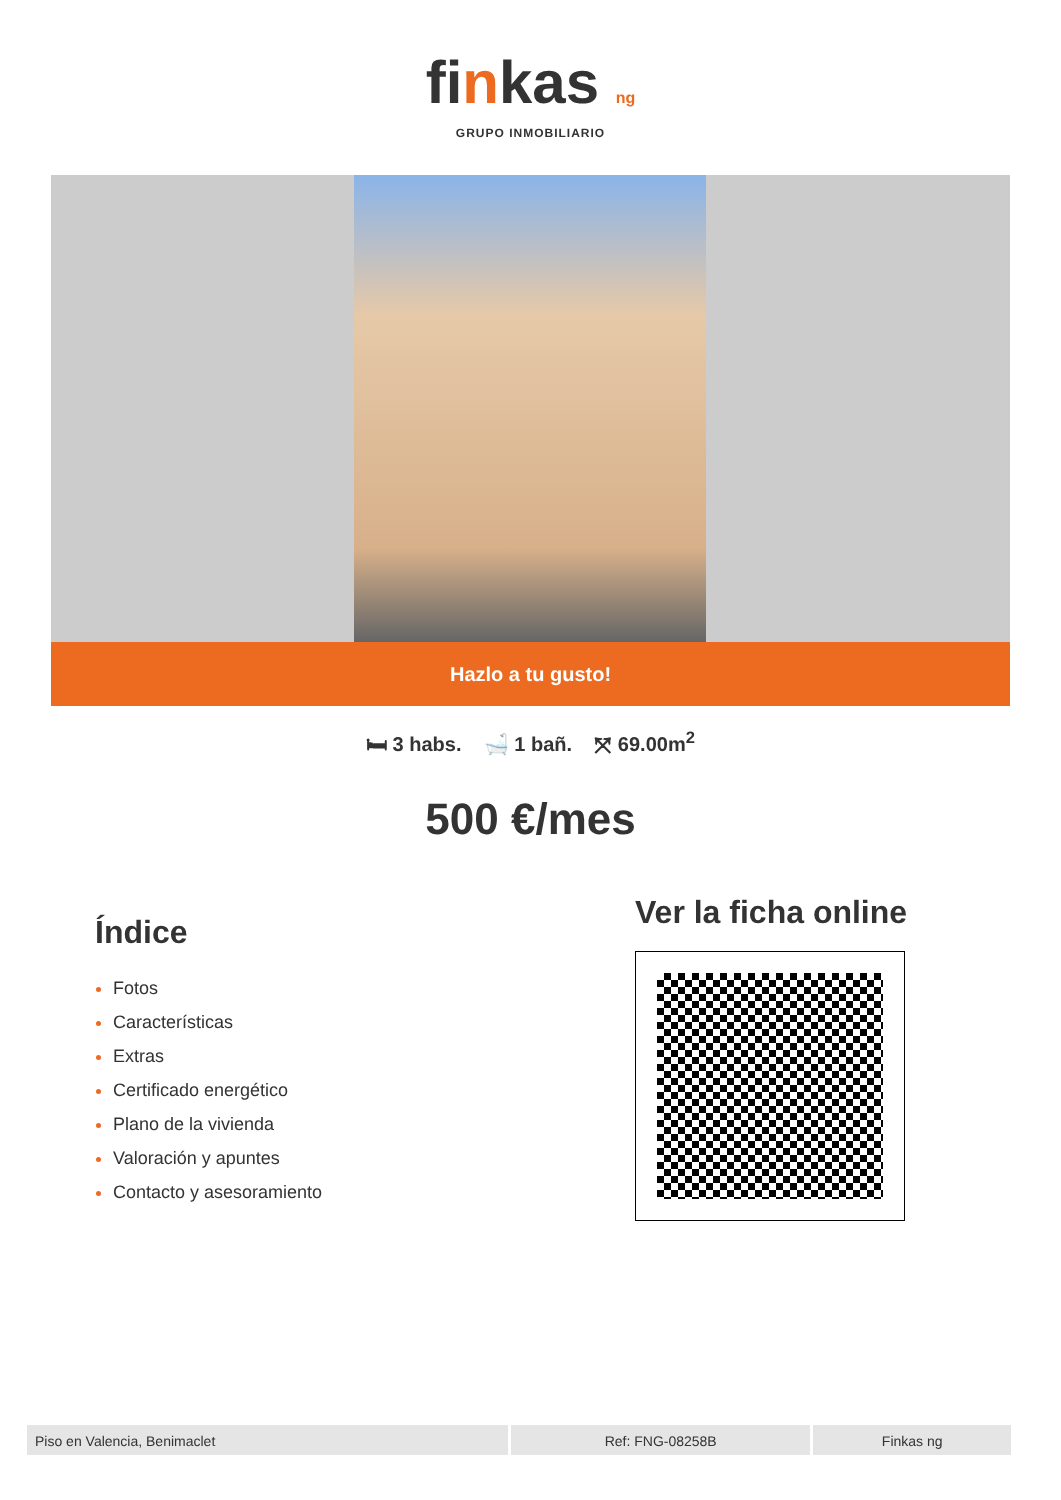finkas ng
GRUPO INMOBILIARIO
Hazlo a tu gusto!
🛏 3 habs. 🛁 1 bañ. ⤧ 69.00m<sup>2</sup>
500 €/mes
Índice
Fotos
Características
Extras
Certificado energético
Plano de la vivienda
Valoración y apuntes
Contacto y asesoramiento
Ver la ficha online
Piso en Valencia, Benimaclet Ref: FNG-08258B Finkas ng